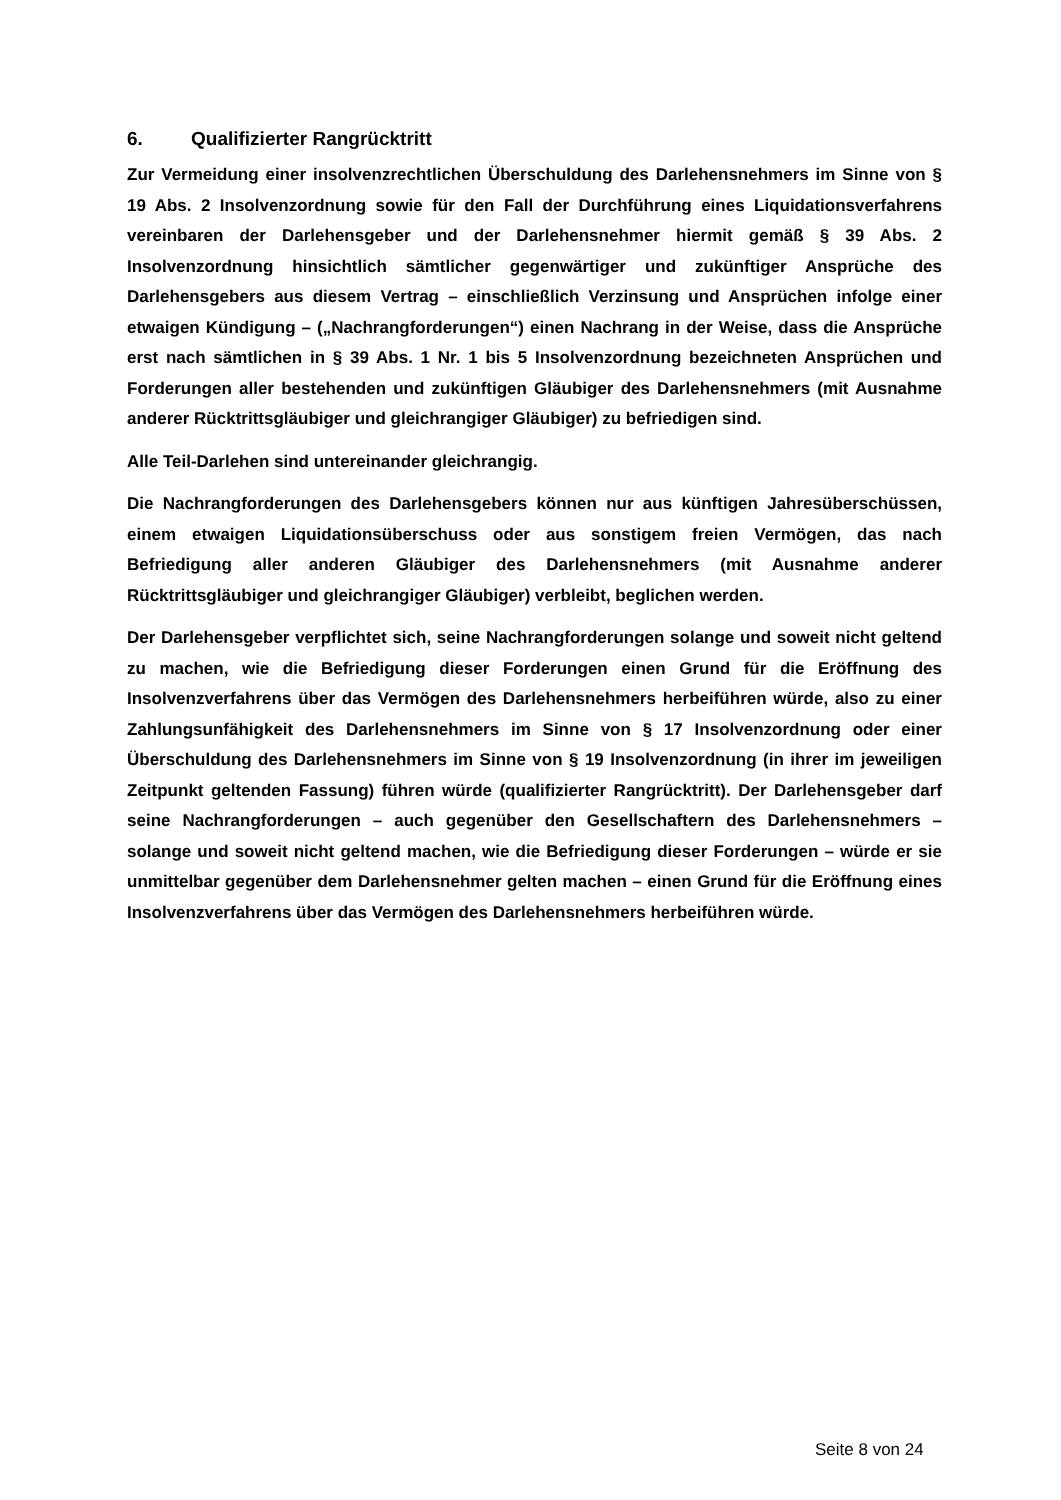6. Qualifizierter Rangrücktritt
Zur Vermeidung einer insolvenzrechtlichen Überschuldung des Darlehensnehmers im Sinne von § 19 Abs. 2 Insolvenzordnung sowie für den Fall der Durchführung eines Liquidationsverfahrens vereinbaren der Darlehensgeber und der Darlehensnehmer hiermit gemäß § 39 Abs. 2 Insolvenzordnung hinsichtlich sämtlicher gegenwärtiger und zukünftiger Ansprüche des Darlehensgebers aus diesem Vertrag – einschließlich Verzinsung und Ansprüchen infolge einer etwaigen Kündigung – („Nachrangforderungen“) einen Nachrang in der Weise, dass die Ansprüche erst nach sämtlichen in § 39 Abs. 1 Nr. 1 bis 5 Insolvenzordnung bezeichneten Ansprüchen und Forderungen aller bestehenden und zukünftigen Gläubiger des Darlehensnehmers (mit Ausnahme anderer Rücktrittsgläubiger und gleichrangiger Gläubiger) zu befriedigen sind.
Alle Teil-Darlehen sind untereinander gleichrangig.
Die Nachrangforderungen des Darlehensgebers können nur aus künftigen Jahresüberschüssen, einem etwaigen Liquidationsüberschuss oder aus sonstigem freien Vermögen, das nach Befriedigung aller anderen Gläubiger des Darlehensnehmers (mit Ausnahme anderer Rücktrittsgläubiger und gleichrangiger Gläubiger) verbleibt, beglichen werden.
Der Darlehensgeber verpflichtet sich, seine Nachrangforderungen solange und soweit nicht geltend zu machen, wie die Befriedigung dieser Forderungen einen Grund für die Eröffnung des Insolvenzverfahrens über das Vermögen des Darlehensnehmers herbeiführen würde, also zu einer Zahlungsunfähigkeit des Darlehensnehmers im Sinne von § 17 Insolvenzordnung oder einer Überschuldung des Darlehensnehmers im Sinne von § 19 Insolvenzordnung (in ihrer im jeweiligen Zeitpunkt geltenden Fassung) führen würde (qualifizierter Rangrücktritt). Der Darlehensgeber darf seine Nachrangforderungen – auch gegenüber den Gesellschaftern des Darlehensnehmers – solange und soweit nicht geltend machen, wie die Befriedigung dieser Forderungen – würde er sie unmittelbar gegenüber dem Darlehensnehmer gelten machen – einen Grund für die Eröffnung eines Insolvenzverfahrens über das Vermögen des Darlehensnehmers herbeiführen würde.
Seite 8 von 24